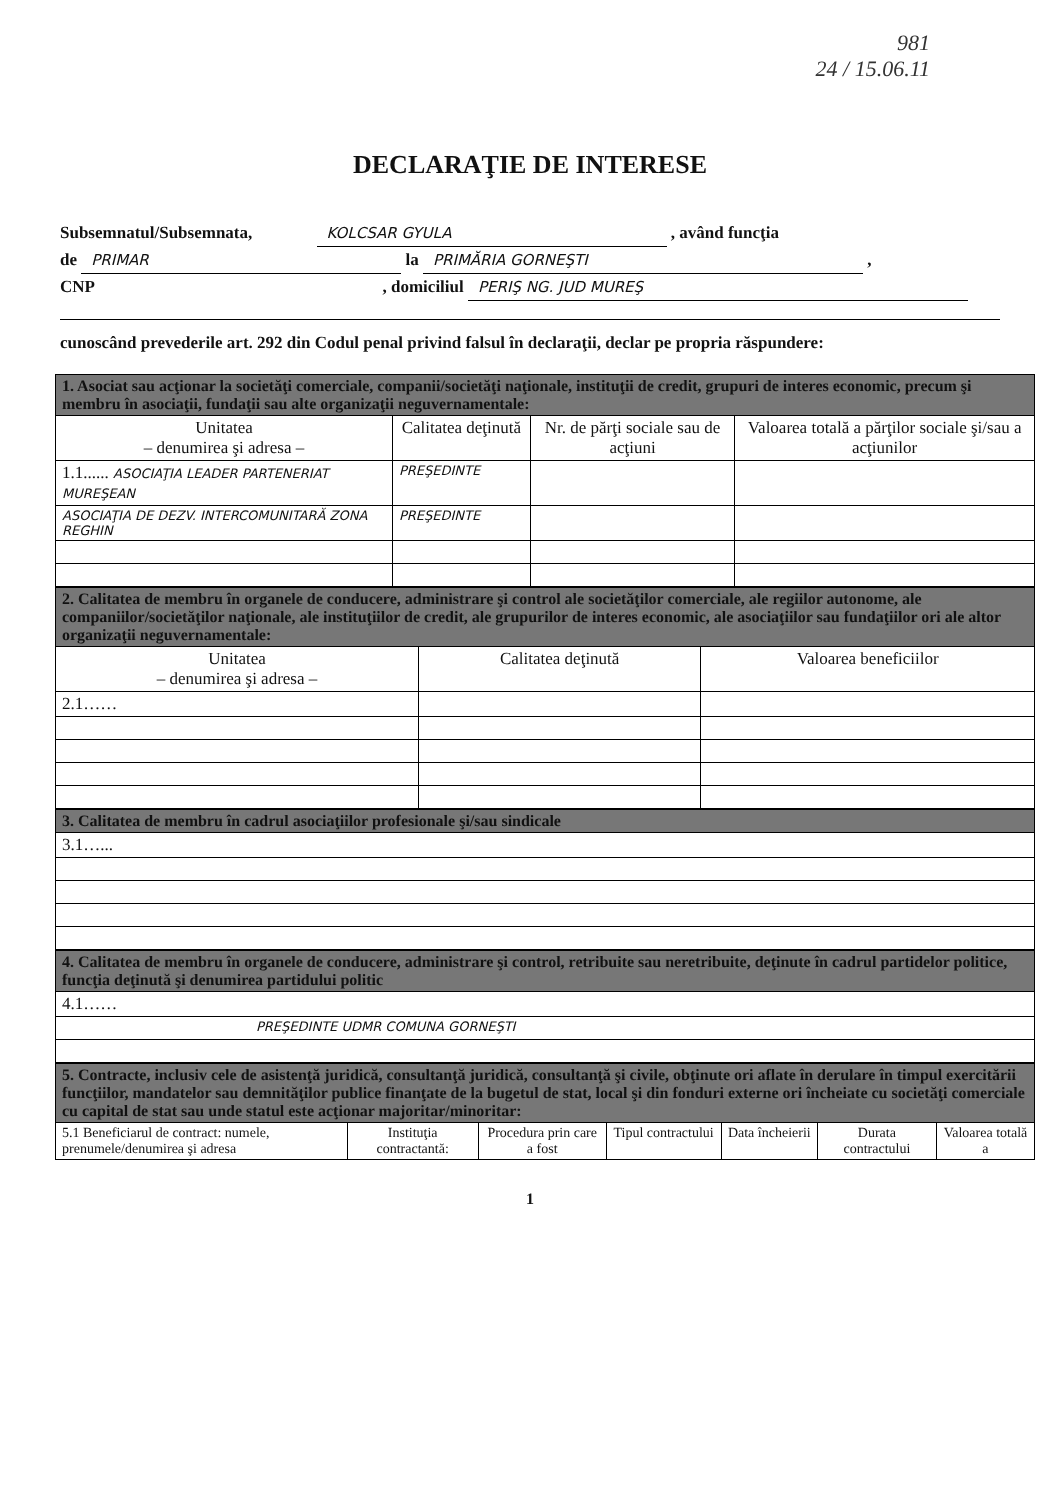981
24 / 15.06.11
DECLARAŢIE DE INTERESE
Subsemnatul/Subsemnata, KOLCSAR GYULA , având funcţia
de PRIMAR la PRIMĂRIA GORNEŞTI ,
CNP , domiciliul PERIŞ NG. JUD MUREŞ
cunoscând prevederile art. 292 din Codul penal privind falsul în declaraţii, declar pe propria răspundere:
| 1. Asociat sau acţionar la societăţi comerciale, companii/societăţi naţionale, instituţii de credit, grupuri de interes economic, precum şi membru în asociaţii, fundaţii sau alte organizaţii neguvernamentale: | | | |
| Unitatea – denumirea şi adresa – | Calitatea deţinută | Nr. de părţi sociale sau de acţiuni | Valoarea totală a părţilor sociale şi/sau a acţiunilor |
| 1.1...... ASOCIAŢIA LEADER PARTENERIAT MUREŞEAN | PREŞEDINTE | | |
| ASOCIAŢIA DE DEZV. INTERCOMUNITARĂ ZONA REGHIN | PREŞEDINTE | | |
| 2. Calitatea de membru în organele de conducere, administrare şi control ale societăţilor comerciale, ale regiilor autonome, ale companiilor/societăţilor naţionale, ale instituţiilor de credit, ale grupurilor de interes economic, ale asociaţiilor sau fundaţiilor ori ale altor organizaţii neguvernamentale: | | |
| Unitatea – denumirea şi adresa – | Calitatea deţinută | Valoarea beneficiilor |
| 2.1…… | | |
| 3. Calitatea de membru în cadrul asociaţiilor profesionale şi/sau sindicale |
| 3.1…... |
| 4. Calitatea de membru în organele de conducere, administrare şi control, retribuite sau neretribuite, deţinute în cadrul partidelor politice, funcţia deţinută şi denumirea partidului politic |
| 4.1…… |
| PREŞEDINTE UDMR COMUNA GORNEŞTI |
| 5. Contracte, inclusiv cele de asistenţă juridică, consultanţă juridică, consultanţă şi civile, obţinute ori aflate în derulare în timpul exercitării funcţiilor, mandatelor sau demnităţilor publice finanţate de la bugetul de stat, local şi din fonduri externe ori încheiate cu societăţi comerciale cu capital de stat sau unde statul este acţionar majoritar/minoritar: | | | | | | |
| 5.1 Beneficiarul de contract: numele, prenumele/denumirea şi adresa | Instituţia contractantă: | Procedura prin care a fost | Tipul contractului | Data încheierii | Durata contractului | Valoarea totală a |
1